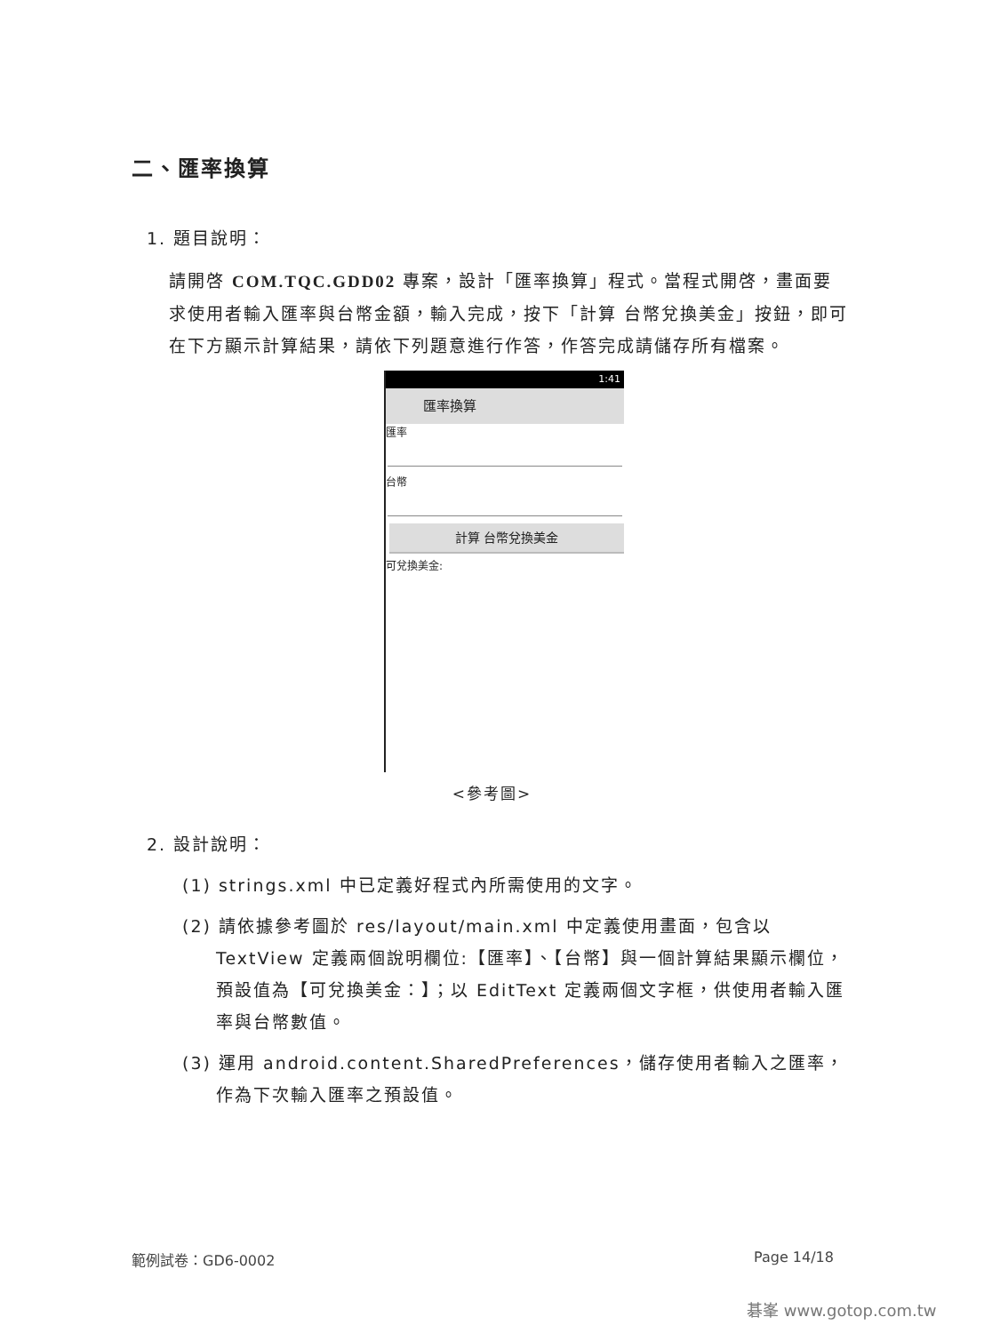二、匯率換算
1. 題目說明：
請開啓 COM.TQC.GDD02 專案，設計「匯率換算」程式。當程式開啓，畫面要求使用者輸入匯率與台幣金額，輸入完成，按下「計算 台幣兌換美金」按鈕，即可在下方顯示計算結果，請依下列題意進行作答，作答完成請儲存所有檔案。
1:41
匯率換算
匯率
台幣
計算 台幣兌換美金
可兌換美金:
<參考圖>
2. 設計說明：
(1) strings.xml 中已定義好程式內所需使用的文字。
(2) 請依據參考圖於 res/layout/main.xml 中定義使用畫面，包含以 TextView 定義兩個說明欄位:【匯率】、【台幣】與一個計算結果顯示欄位，預設值為【可兌換美金：】；以 EditText 定義兩個文字框，供使用者輸入匯率與台幣數值。
(3) 運用 android.content.SharedPreferences，儲存使用者輸入之匯率，作為下次輸入匯率之預設值。
範例試卷：GD6-0002 Page 14/18
碁峯 www.gotop.com.tw